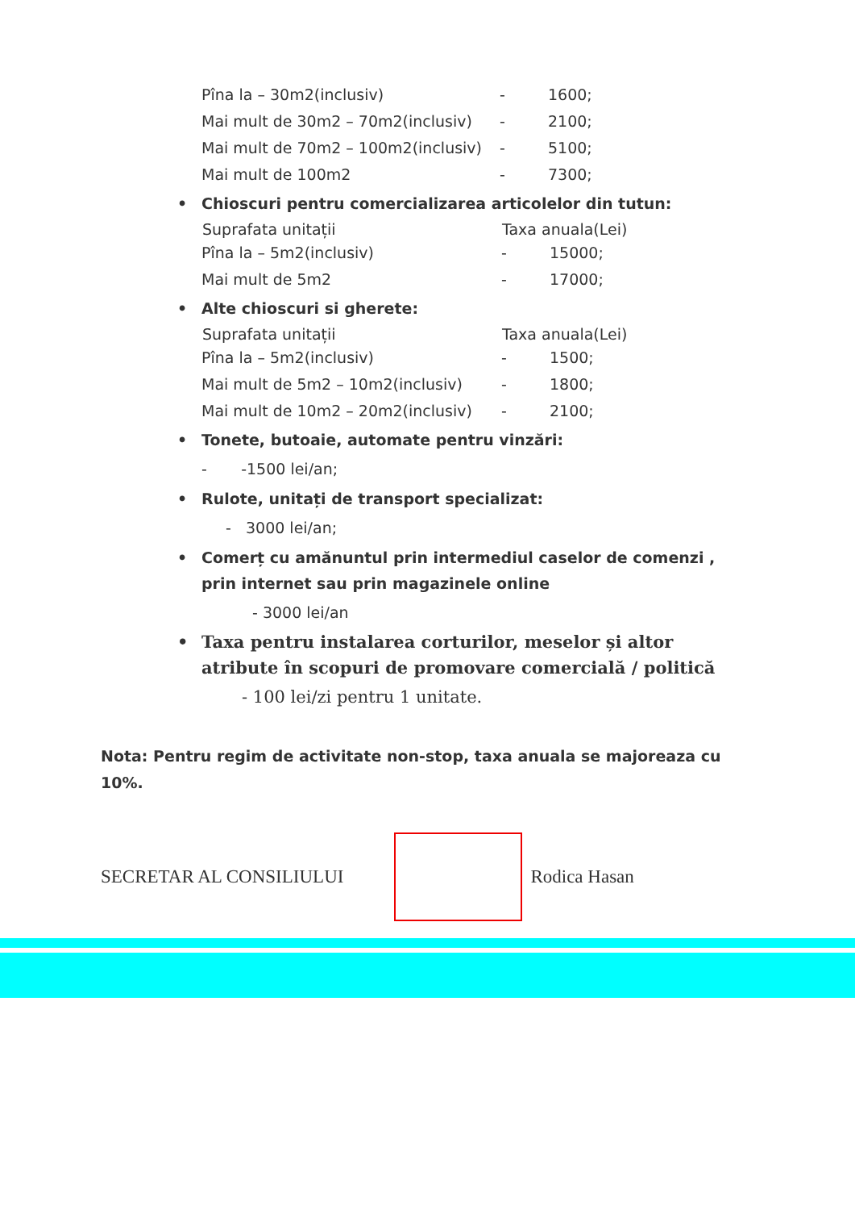| Pîna la – 30m2(inclusiv) | - | 1600; |
| Mai mult de 30m2 – 70m2(inclusiv) | - | 2100; |
| Mai mult de 70m2 – 100m2(inclusiv) | - | 5100; |
| Mai mult de 100m2 | - | 7300; |
• Chioscuri pentru comercializarea articolelor din tutun:
| Suprafata unitații | Taxa anuala(Lei) | |
| --- | --- | --- |
| Pîna la – 5m2(inclusiv) | - | 15000; |
| Mai mult de 5m2 | - | 17000; |
• Alte chioscuri si gherete:
| Suprafata unitații | Taxa anuala(Lei) | |
| --- | --- | --- |
| Pîna la – 5m2(inclusiv) | - | 1500; |
| Mai mult de 5m2 – 10m2(inclusiv) | - | 1800; |
| Mai mult de 10m2 – 20m2(inclusiv) | - | 2100; |
• Tonete, butoaie, automate pentru vinzări:
- -1500 lei/an;
• Rulote, unitați de transport specializat:
- 3000 lei/an;
• Comerț cu amănuntul prin intermediul caselor de comenzi , prin internet sau prin magazinele online
- 3000 lei/an
• Taxa pentru instalarea corturilor, meselor și altor atribute în scopuri de promovare comercială / politică
- 100 lei/zi pentru 1 unitate.
Nota: Pentru regim de activitate non-stop, taxa anuala se majoreaza cu 10%.
SECRETAR AL CONSILIULUI Rodica Hasan